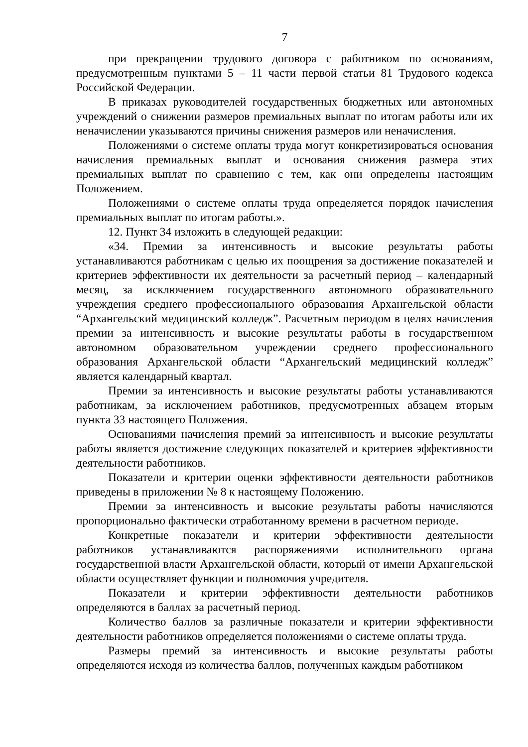7
при прекращении трудового договора с работником по основаниям, предусмотренным пунктами 5 – 11 части первой статьи 81 Трудового кодекса Российской Федерации.
В приказах руководителей государственных бюджетных или автономных учреждений о снижении размеров премиальных выплат по итогам работы или их неначислении указываются причины снижения размеров или неначисления.
Положениями о системе оплаты труда могут конкретизироваться основания начисления премиальных выплат и основания снижения размера этих премиальных выплат по сравнению с тем, как они определены настоящим Положением.
Положениями о системе оплаты труда определяется порядок начисления премиальных выплат по итогам работы.».
12. Пункт 34 изложить в следующей редакции:
«34. Премии за интенсивность и высокие результаты работы устанавливаются работникам с целью их поощрения за достижение показателей и критериев эффективности их деятельности за расчетный период – календарный месяц, за исключением государственного автономного образовательного учреждения среднего профессионального образования Архангельской области “Архангельский медицинский колледж”. Расчетным периодом в целях начисления премии за интенсивность и высокие результаты работы в государственном автономном образовательном учреждении среднего профессионального образования Архангельской области “Архангельский медицинский колледж” является календарный квартал.
Премии за интенсивность и высокие результаты работы устанавливаются работникам, за исключением работников, предусмотренных абзацем вторым пункта 33 настоящего Положения.
Основаниями начисления премий за интенсивность и высокие результаты работы является достижение следующих показателей и критериев эффективности деятельности работников.
Показатели и критерии оценки эффективности деятельности работников приведены в приложении № 8 к настоящему Положению.
Премии за интенсивность и высокие результаты работы начисляются пропорционально фактически отработанному времени в расчетном периоде.
Конкретные показатели и критерии эффективности деятельности работников устанавливаются распоряжениями исполнительного органа государственной власти Архангельской области, который от имени Архангельской области осуществляет функции и полномочия учредителя.
Показатели и критерии эффективности деятельности работников определяются в баллах за расчетный период.
Количество баллов за различные показатели и критерии эффективности деятельности работников определяется положениями о системе оплаты труда.
Размеры премий за интенсивность и высокие результаты работы определяются исходя из количества баллов, полученных каждым работником